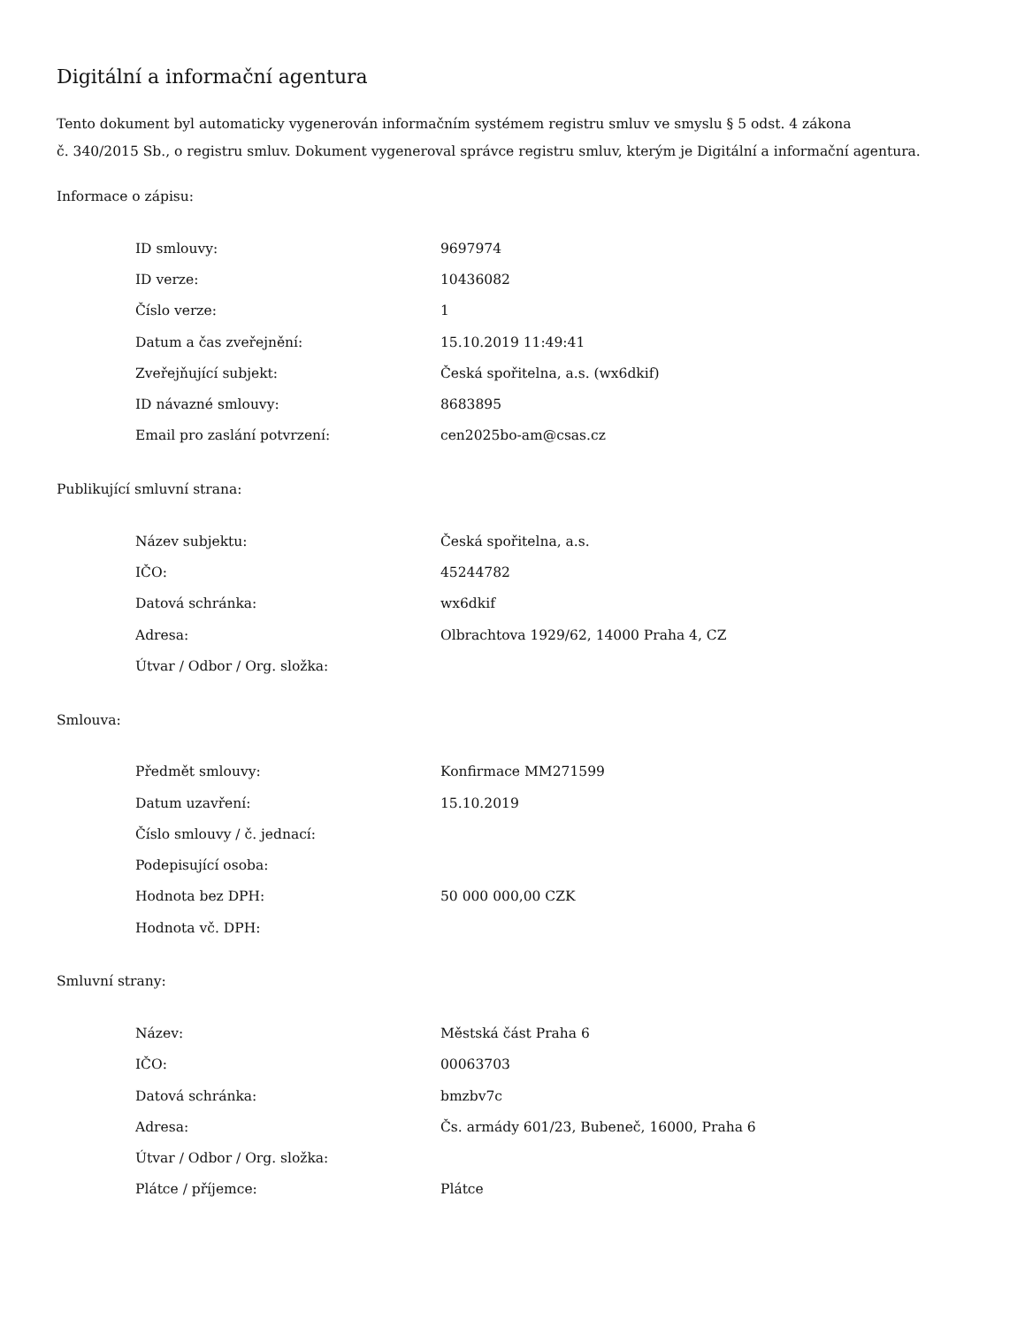Digitální a informační agentura
Tento dokument byl automaticky vygenerován informačním systémem registru smluv ve smyslu § 5 odst. 4 zákona
č. 340/2015 Sb., o registru smluv. Dokument vygeneroval správce registru smluv, kterým je Digitální a informační agentura.
Informace o zápisu:
| ID smlouvy: | 9697974 |
| ID verze: | 10436082 |
| Číslo verze: | 1 |
| Datum a čas zveřejnění: | 15.10.2019 11:49:41 |
| Zveřejňující subjekt: | Česká spořitelna, a.s. (wx6dkif) |
| ID návazné smlouvy: | 8683895 |
| Email pro zaslání potvrzení: | cen2025bo-am@csas.cz |
Publikující smluvní strana:
| Název subjektu: | Česká spořitelna, a.s. |
| IČO: | 45244782 |
| Datová schránka: | wx6dkif |
| Adresa: | Olbrachtova 1929/62, 14000 Praha 4, CZ |
| Útvar / Odbor / Org. složka: | |
Smlouva:
| Předmět smlouvy: | Konfirmace MM271599 |
| Datum uzavření: | 15.10.2019 |
| Číslo smlouvy / č. jednací: | |
| Podepisující osoba: | |
| Hodnota bez DPH: | 50 000 000,00 CZK |
| Hodnota vč. DPH: | |
Smluvní strany:
| Název: | Městská část Praha 6 |
| IČO: | 00063703 |
| Datová schránka: | bmzbv7c |
| Adresa: | Čs. armády 601/23, Bubeneč, 16000, Praha 6 |
| Útvar / Odbor / Org. složka: | |
| Plátce / příjemce: | Plátce |